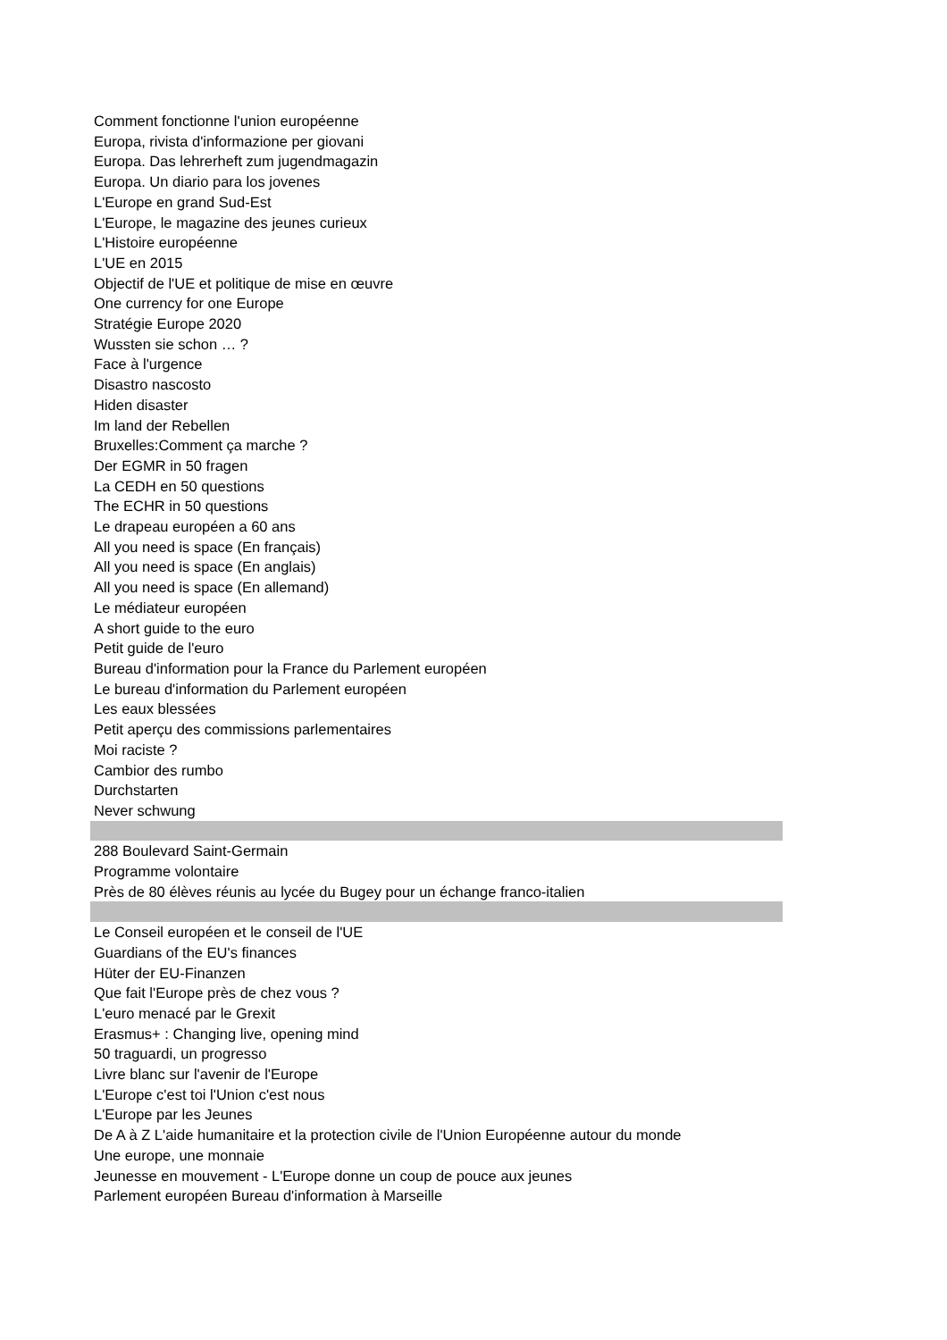| Comment fonctionne l'union européenne |
| Europa, rivista d'informazione per giovani |
| Europa. Das lehrerheft zum jugendmagazin |
| Europa. Un diario para los jovenes |
| L'Europe en grand Sud-Est |
| L'Europe, le magazine des jeunes curieux |
| L'Histoire européenne |
| L'UE en 2015 |
| Objectif de l'UE et politique de mise en œuvre |
| One currency for one Europe |
| Stratégie Europe 2020 |
| Wussten sie schon … ? |
| Face à l'urgence |
| Disastro nascosto |
| Hiden disaster |
| Im land der Rebellen |
| Bruxelles:Comment ça marche ? |
| Der EGMR in 50 fragen |
| La CEDH en 50 questions |
| The ECHR in 50 questions |
| Le drapeau européen a 60 ans |
| All you need is space (En français) |
| All you need is space (En anglais) |
| All you need is space (En allemand) |
| Le médiateur européen |
| A short guide to the euro |
| Petit guide de l'euro |
| Bureau d'information pour la France du Parlement européen |
| Le bureau d'information du Parlement européen |
| Les eaux blessées |
| Petit aperçu des commissions parlementaires |
| Moi raciste ? |
| Cambior des rumbo |
| Durchstarten |
| Never schwung |
| 288 Boulevard Saint-Germain |
| Programme volontaire |
| Près de 80 élèves réunis au lycée du Bugey pour un échange franco-italien |
| Le Conseil européen et le conseil de l'UE |
| Guardians of the EU's finances |
| Hüter der EU-Finanzen |
| Que fait l'Europe près de chez vous ? |
| L'euro menacé par le Grexit |
| Erasmus+ : Changing live, opening mind |
| 50 traguardi, un progresso |
| Livre blanc sur l'avenir de l'Europe |
| L'Europe c'est toi l'Union c'est nous |
| L'Europe par les Jeunes |
| De A à Z L'aide humanitaire et la protection civile de l'Union Européenne autour du monde |
| Une europe, une monnaie |
| Jeunesse en mouvement - L'Europe donne un coup de pouce aux jeunes |
| Parlement européen Bureau d'information à Marseille |